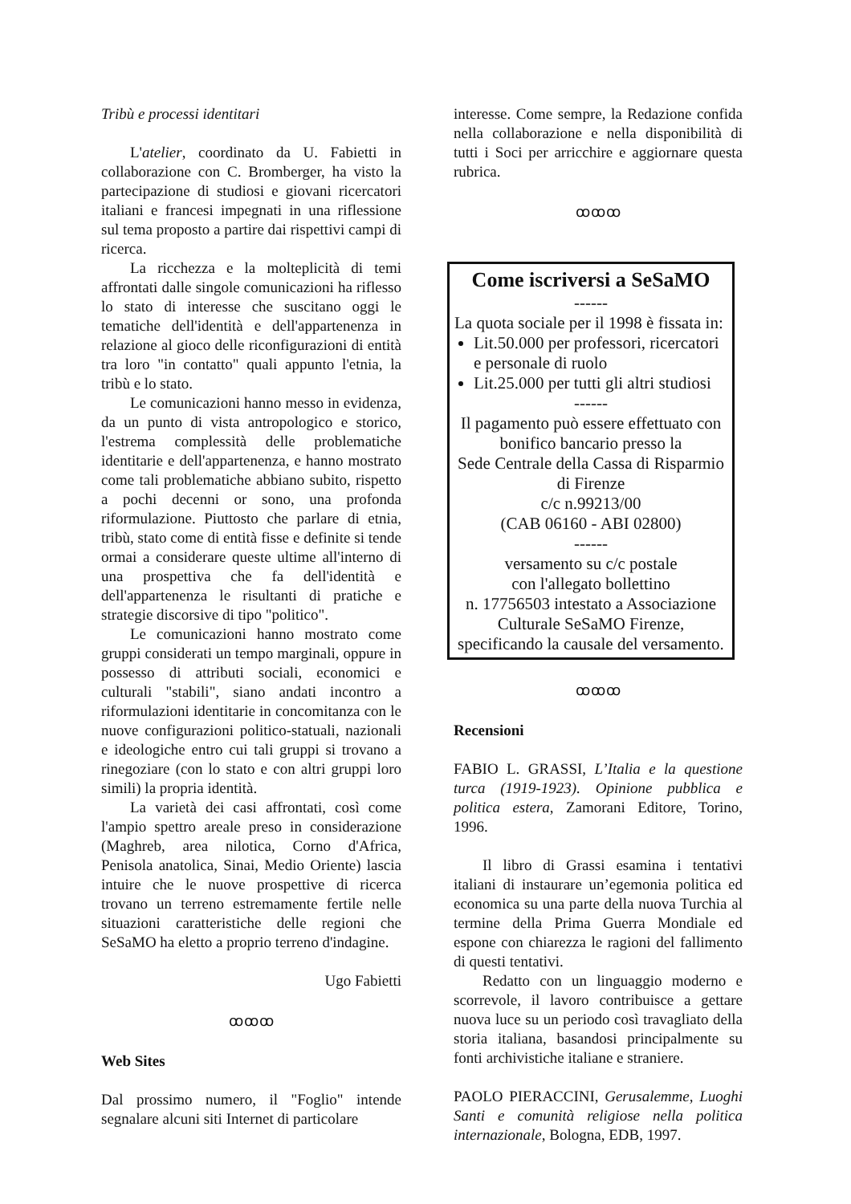Tribù e processi identitari
L'atelier, coordinato da U. Fabietti in collaborazione con C. Bromberger, ha visto la partecipazione di studiosi e giovani ricercatori italiani e francesi impegnati in una riflessione sul tema proposto a partire dai rispettivi campi di ricerca.
La ricchezza e la molteplicità di temi affrontati dalle singole comunicazioni ha riflesso lo stato di interesse che suscitano oggi le tematiche dell'identità e dell'appartenenza in relazione al gioco delle riconfigurazioni di entità tra loro "in contatto" quali appunto l'etnia, la tribù e lo stato.
Le comunicazioni hanno messo in evidenza, da un punto di vista antropologico e storico, l'estrema complessità delle problematiche identitarie e dell'appartenenza, e hanno mostrato come tali problematiche abbiano subito, rispetto a pochi decenni or sono, una profonda riformulazione. Piuttosto che parlare di etnia, tribù, stato come di entità fisse e definite si tende ormai a considerare queste ultime all'interno di una prospettiva che fa dell'identità e dell'appartenenza le risultanti di pratiche e strategie discorsive di tipo "politico".
Le comunicazioni hanno mostrato come gruppi considerati un tempo marginali, oppure in possesso di attributi sociali, economici e culturali "stabili", siano andati incontro a riformulazioni identitarie in concomitanza con le nuove configurazioni politico-statuali, nazionali e ideologiche entro cui tali gruppi si trovano a rinegoziare (con lo stato e con altri gruppi loro simili) la propria identità.
La varietà dei casi affrontati, così come l'ampio spettro areale preso in considerazione (Maghreb, area nilotica, Corno d'Africa, Penisola anatolica, Sinai, Medio Oriente) lascia intuire che le nuove prospettive di ricerca trovano un terreno estremamente fertile nelle situazioni caratteristiche delle regioni che SeSaMO ha eletto a proprio terreno d'indagine.
Ugo Fabietti
ꝏꝏꝏ
Web Sites
Dal prossimo numero, il "Foglio" intende segnalare alcuni siti Internet di particolare
interesse. Come sempre, la Redazione confida nella collaborazione e nella disponibilità di tutti i Soci per arricchire e aggiornare questa rubrica.
ꝏꝏꝏ
Come iscriversi a SeSaMO
------
La quota sociale per il 1998 è fissata in:
Lit.50.000 per professori, ricercatori e personale di ruolo
Lit.25.000 per tutti gli altri studiosi
------
Il pagamento può essere effettuato con bonifico bancario presso la
Sede Centrale della Cassa di Risparmio di Firenze
c/c n.99213/00
(CAB 06160 - ABI 02800)
------
versamento su c/c postale
con l'allegato bollettino
n. 17756503 intestato a Associazione Culturale SeSaMO Firenze, specificando la causale del versamento.
ꝏꝏꝏ
Recensioni
FABIO L. GRASSI, L’Italia e la questione turca (1919-1923). Opinione pubblica e politica estera, Zamorani Editore, Torino, 1996.
Il libro di Grassi esamina i tentativi italiani di instaurare un’egemonia politica ed economica su una parte della nuova Turchia al termine della Prima Guerra Mondiale ed espone con chiarezza le ragioni del fallimento di questi tentativi.
Redatto con un linguaggio moderno e scorrevole, il lavoro contribuisce a gettare nuova luce su un periodo così travagliato della storia italiana, basandosi principalmente su fonti archivistiche italiane e straniere.
PAOLO PIERACCINI, Gerusalemme, Luoghi Santi e comunità religiose nella politica internazionale, Bologna, EDB, 1997.